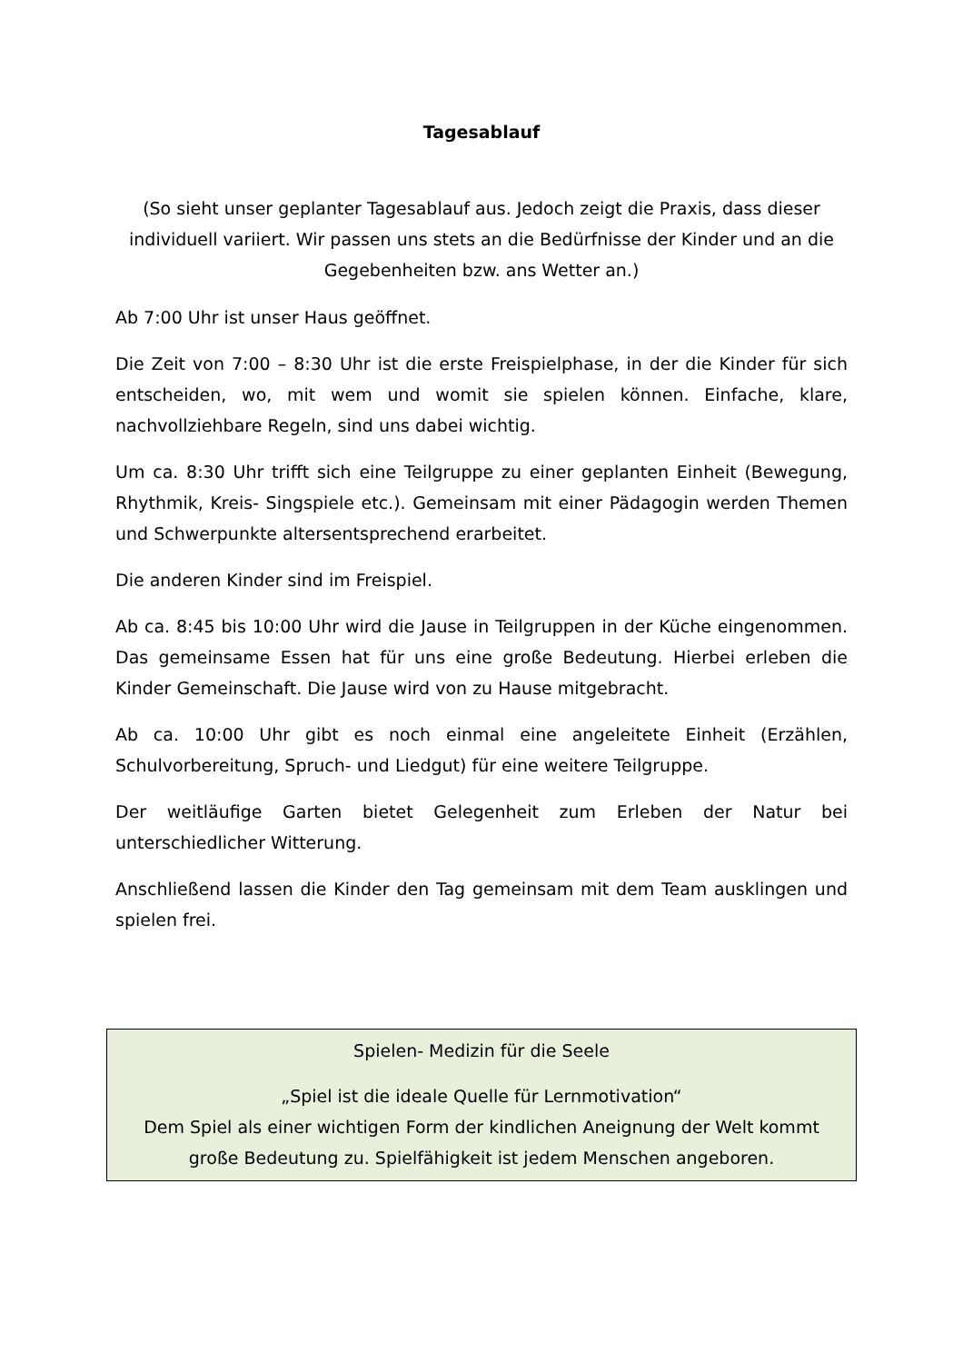Tagesablauf
(So sieht unser geplanter Tagesablauf aus. Jedoch zeigt die Praxis, dass dieser individuell variiert. Wir passen uns stets an die Bedürfnisse der Kinder und an die Gegebenheiten bzw. ans Wetter an.)
Ab 7:00 Uhr ist unser Haus geöffnet.
Die Zeit von 7:00 – 8:30 Uhr ist die erste Freispielphase, in der die Kinder für sich entscheiden, wo, mit wem und womit sie spielen können. Einfache, klare, nachvollziehbare Regeln, sind uns dabei wichtig.
Um ca. 8:30 Uhr trifft sich eine Teilgruppe zu einer geplanten Einheit (Bewegung, Rhythmik, Kreis- Singspiele etc.). Gemeinsam mit einer Pädagogin werden Themen und Schwerpunkte altersentsprechend erarbeitet.
Die anderen Kinder sind im Freispiel.
Ab ca. 8:45 bis 10:00 Uhr wird die Jause in Teilgruppen in der Küche eingenommen. Das gemeinsame Essen hat für uns eine große Bedeutung. Hierbei erleben die Kinder Gemeinschaft. Die Jause wird von zu Hause mitgebracht.
Ab ca. 10:00 Uhr gibt es noch einmal eine angeleitete Einheit (Erzählen, Schulvorbereitung, Spruch- und Liedgut) für eine weitere Teilgruppe.
Der weitläufige Garten bietet Gelegenheit zum Erleben der Natur bei unterschiedlicher Witterung.
Anschließend lassen die Kinder den Tag gemeinsam mit dem Team ausklingen und spielen frei.
Spielen- Medizin für die Seele
„Spiel ist die ideale Quelle für Lernmotivation“
Dem Spiel als einer wichtigen Form der kindlichen Aneignung der Welt kommt große Bedeutung zu. Spielfähigkeit ist jedem Menschen angeboren.